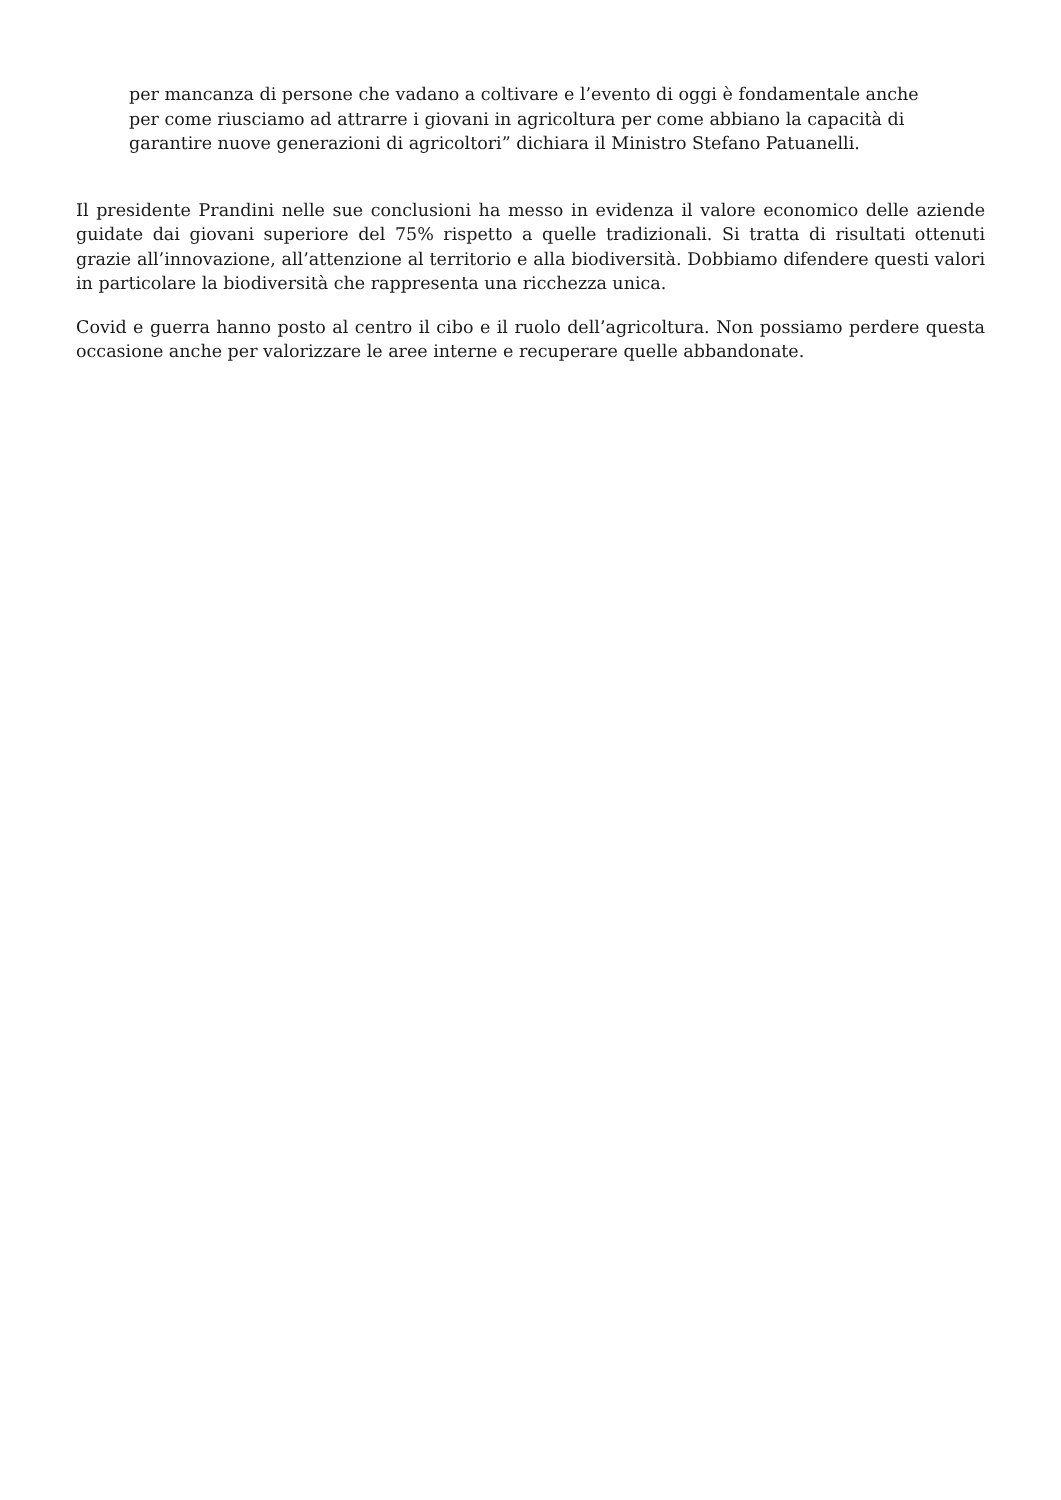per mancanza di persone che vadano a coltivare e l’evento di oggi è fondamentale anche per come riusciamo ad attrarre i giovani in agricoltura per come abbiano la capacità di garantire nuove generazioni di agricoltori” dichiara il Ministro Stefano Patuanelli.
Il presidente Prandini nelle sue conclusioni ha messo in evidenza il valore economico delle aziende guidate dai giovani superiore del 75% rispetto a quelle tradizionali. Si tratta di risultati ottenuti grazie all’innovazione, all’attenzione al territorio e alla biodiversità. Dobbiamo difendere questi valori in particolare la biodiversità che rappresenta una ricchezza unica.
Covid e guerra hanno posto al centro il cibo e il ruolo dell’agricoltura. Non possiamo perdere questa occasione anche per valorizzare le aree interne e recuperare quelle abbandonate.